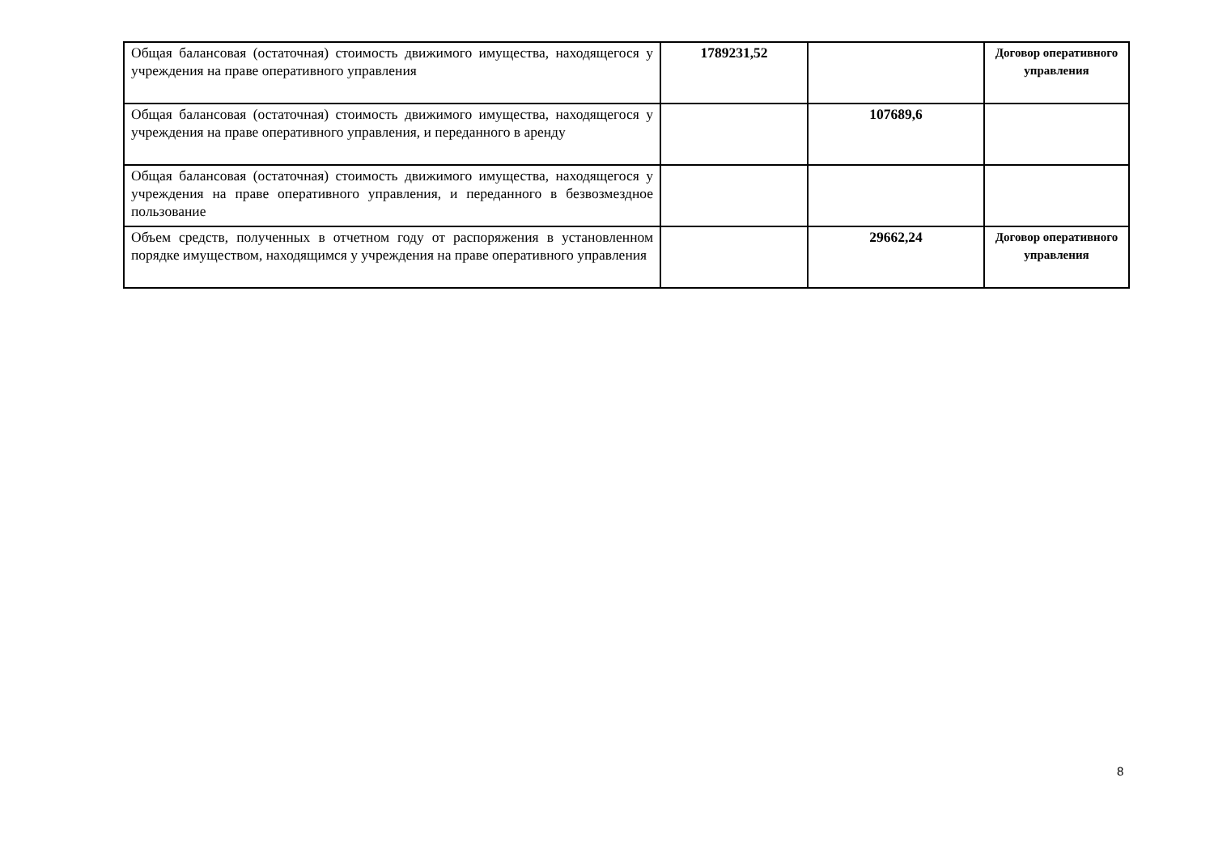| Общая балансовая (остаточная) стоимость движимого имущества, находящегося у учреждения на праве оперативного управления | 1789231,52 | | Договор оперативного управления |
| Общая балансовая (остаточная) стоимость движимого имущества, находящегося у учреждения на праве оперативного управления, и переданного в аренду | | 107689,6 | |
| Общая балансовая (остаточная) стоимость движимого имущества, находящегося у учреждения на праве оперативного управления, и переданного в безвозмездное пользование | | | |
| Объем средств, полученных в отчетном году от распоряжения в установленном порядке имуществом, находящимся у учреждения на праве оперативного управления | | 29662,24 | Договор оперативного управления |
8